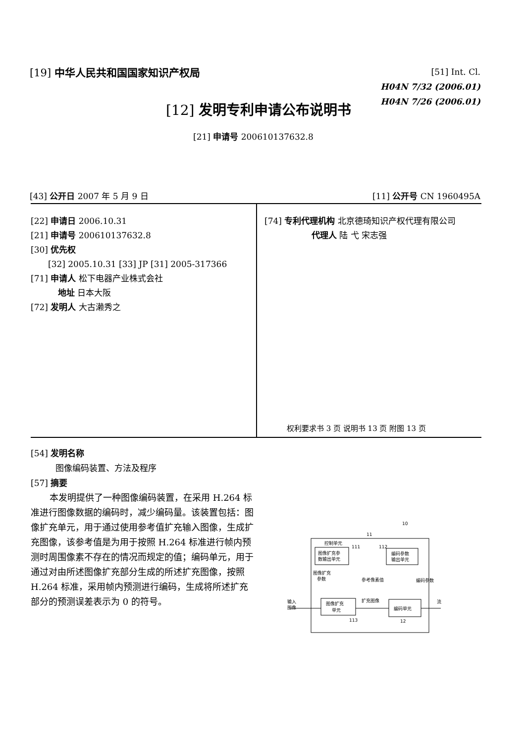[19] 中华人民共和国国家知识产权局
[51] Int. Cl.
H04N 7/32 (2006.01)
H04N 7/26 (2006.01)
[12] 发明专利申请公布说明书
[21] 申请号 200610137632.8
[43] 公开日 2007 年 5 月 9 日 [11] 公开号 CN 1960495A
[22] 申请日 2006.10.31
[21] 申请号 200610137632.8
[30] 优先权
[32] 2005.10.31 [33] JP [31] 2005-317366
[71] 申请人 松下电器产业株式会社
地址 日本大阪
[72] 发明人 大古濑秀之
[74] 专利代理机构 北京德琦知识产权代理有限公司
代理人 陆 弋 宋志强
权利要求书 3 页 说明书 13 页 附图 13 页
[54] 发明名称
图像编码装置、方法及程序
[57] 摘要
本发明提供了一种图像编码装置，在采用 H.264 标准进行图像数据的编码时，减少编码量。该装置包括：图像扩充单元，用于通过使用参考值扩充输入图像，生成扩充图像，该参考值是为用于按照 H.264 标准进行帧内预测时周围像素不存在的情况而规定的值；编码单元，用于通过对由所述图像扩充部分生成的所述扩充图像，按照 H.264 标准，采用帧内预测进行编码，生成将所述扩充部分的预测误差表示为 0 的符号。
10
11
控制单元
图像扩充参
数输出单元
111
112
编码参数
输出单元
图像扩充
参数
参考像素值
编码参数
输入
图像
图像扩充
单元
扩充图像
流
编码单元
113
12